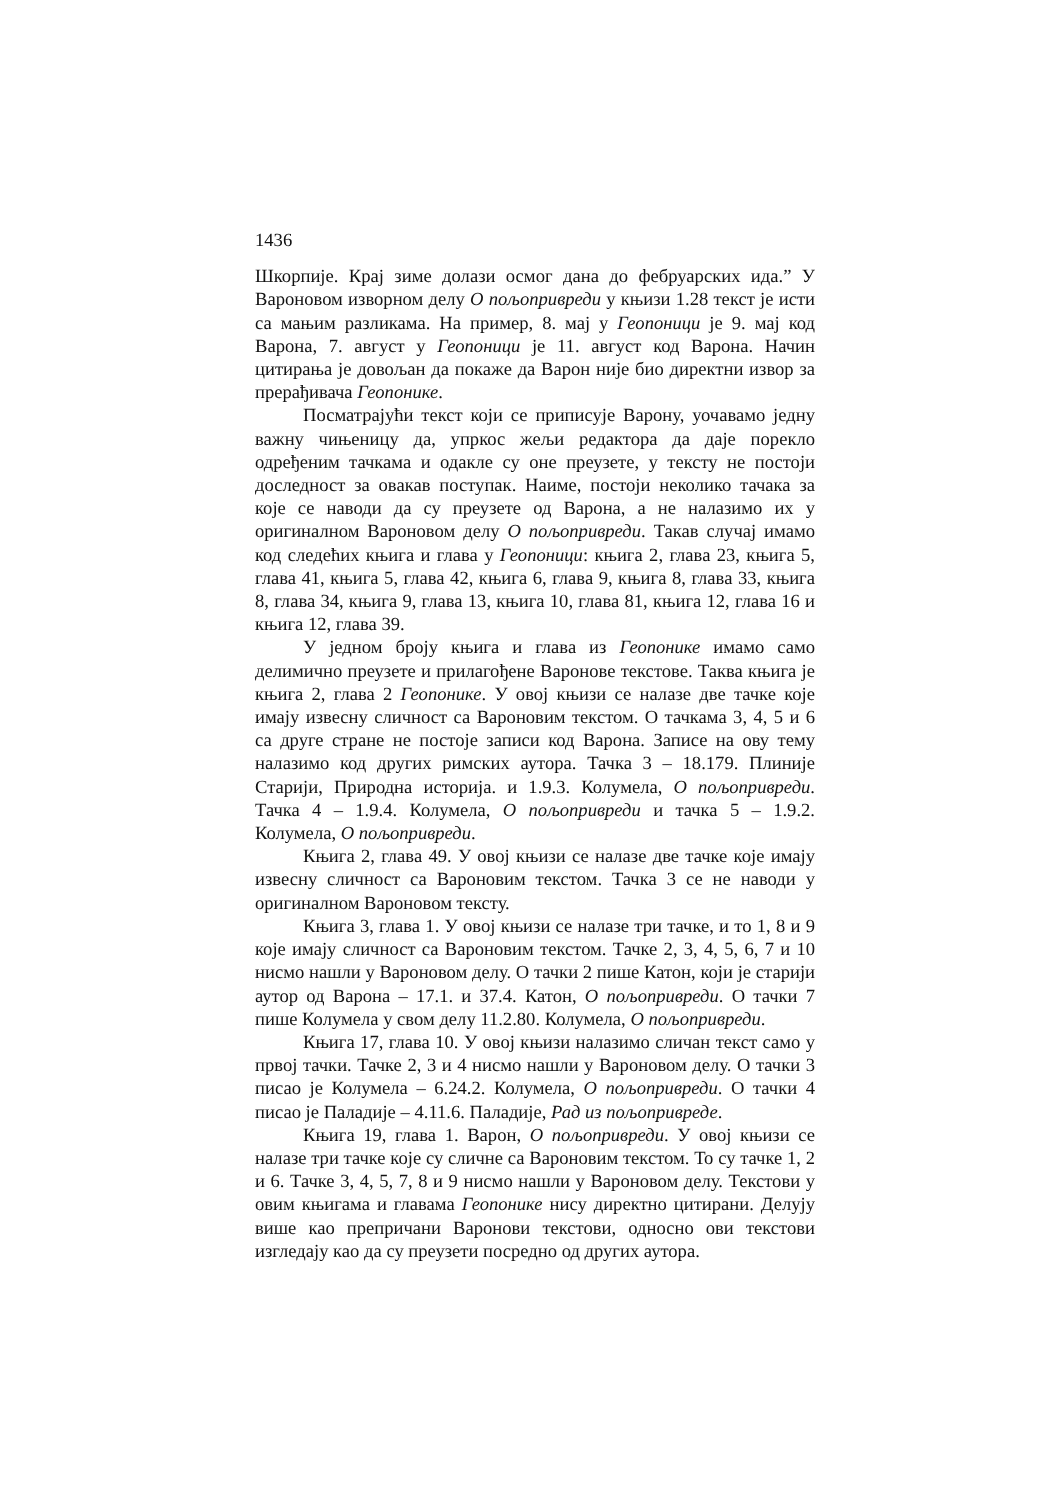1436
Шкорпије. Крај зиме долази осмог дана до фебруарских ида.” У Вароновом изворном делу О пољопривреди у књизи 1.28 текст је исти са мањим разликама. На пример, 8. мај у Геопоници је 9. мај код Варона, 7. август у Геопоници је 11. август код Варона. Начин цитирања је довољан да покаже да Варон није био директни извор за прерађивача Геопонике.
Посматрајући текст који се приписује Варону, уочавамо једну важну чињеницу да, упркос жељи редактора да даје порекло одређеним тачкама и одакле су оне преузете, у тексту не постоји доследност за овакав поступак. Наиме, постоји неколико тачака за које се наводи да су преузете од Варона, а не налазимо их у оригиналном Вароновом делу О пољопривреди. Такав случај имамо код следећих књига и глава у Геопоници: књига 2, глава 23, књига 5, глава 41, књига 5, глава 42, књига 6, глава 9, књига 8, глава 33, књига 8, глава 34, књига 9, глава 13, књига 10, глава 81, књига 12, глава 16 и књига 12, глава 39.
У једном броју књига и глава из Геопонике имамо само делимично преузете и прилагођене Варонове текстове. Таква књига је књига 2, глава 2 Геопонике. У овој књизи се налазе две тачке које имају извесну сличност са Вароновим текстом. О тачкама 3, 4, 5 и 6 са друге стране не постоје записи код Варона. Записе на ову тему налазимо код других римских аутора. Тачка 3 – 18.179. Плиније Старији, Природна историја. и 1.9.3. Колумела, О пољопривреди. Тачка 4 – 1.9.4. Колумела, О пољопривреди и тачка 5 – 1.9.2. Колумела, О пољопривреди.
Књига 2, глава 49. У овој књизи се налазе две тачке које имају извесну сличност са Вароновим текстом. Тачка 3 се не наводи у оригиналном Вароновом тексту.
Књига 3, глава 1. У овој књизи се налазе три тачке, и то 1, 8 и 9 које имају сличност са Вароновим текстом. Тачке 2, 3, 4, 5, 6, 7 и 10 нисмо нашли у Вароновом делу. О тачки 2 пише Катон, који је старији аутор од Варона – 17.1. и 37.4. Катон, О пољопривреди. О тачки 7 пише Колумела у свом делу 11.2.80. Колумела, О пољопривреди.
Књига 17, глава 10. У овој књизи налазимо сличан текст само у првој тачки. Тачке 2, 3 и 4 нисмо нашли у Вароновом делу. О тачки 3 писао је Колумела – 6.24.2. Колумела, О пољопривреди. О тачки 4 писао је Паладије – 4.11.6. Паладије, Рад из пољопривреде.
Књига 19, глава 1. Варон, О пољопривреди. У овој књизи се налазе три тачке које су сличне са Вароновим текстом. То су тачке 1, 2 и 6. Тачке 3, 4, 5, 7, 8 и 9 нисмо нашли у Вароновом делу. Текстови у овим књигама и главама Геопонике нису директно цитирани. Делују више као препричани Варонови текстови, односно ови текстови изгледају као да су преузети посредно од других аутора.